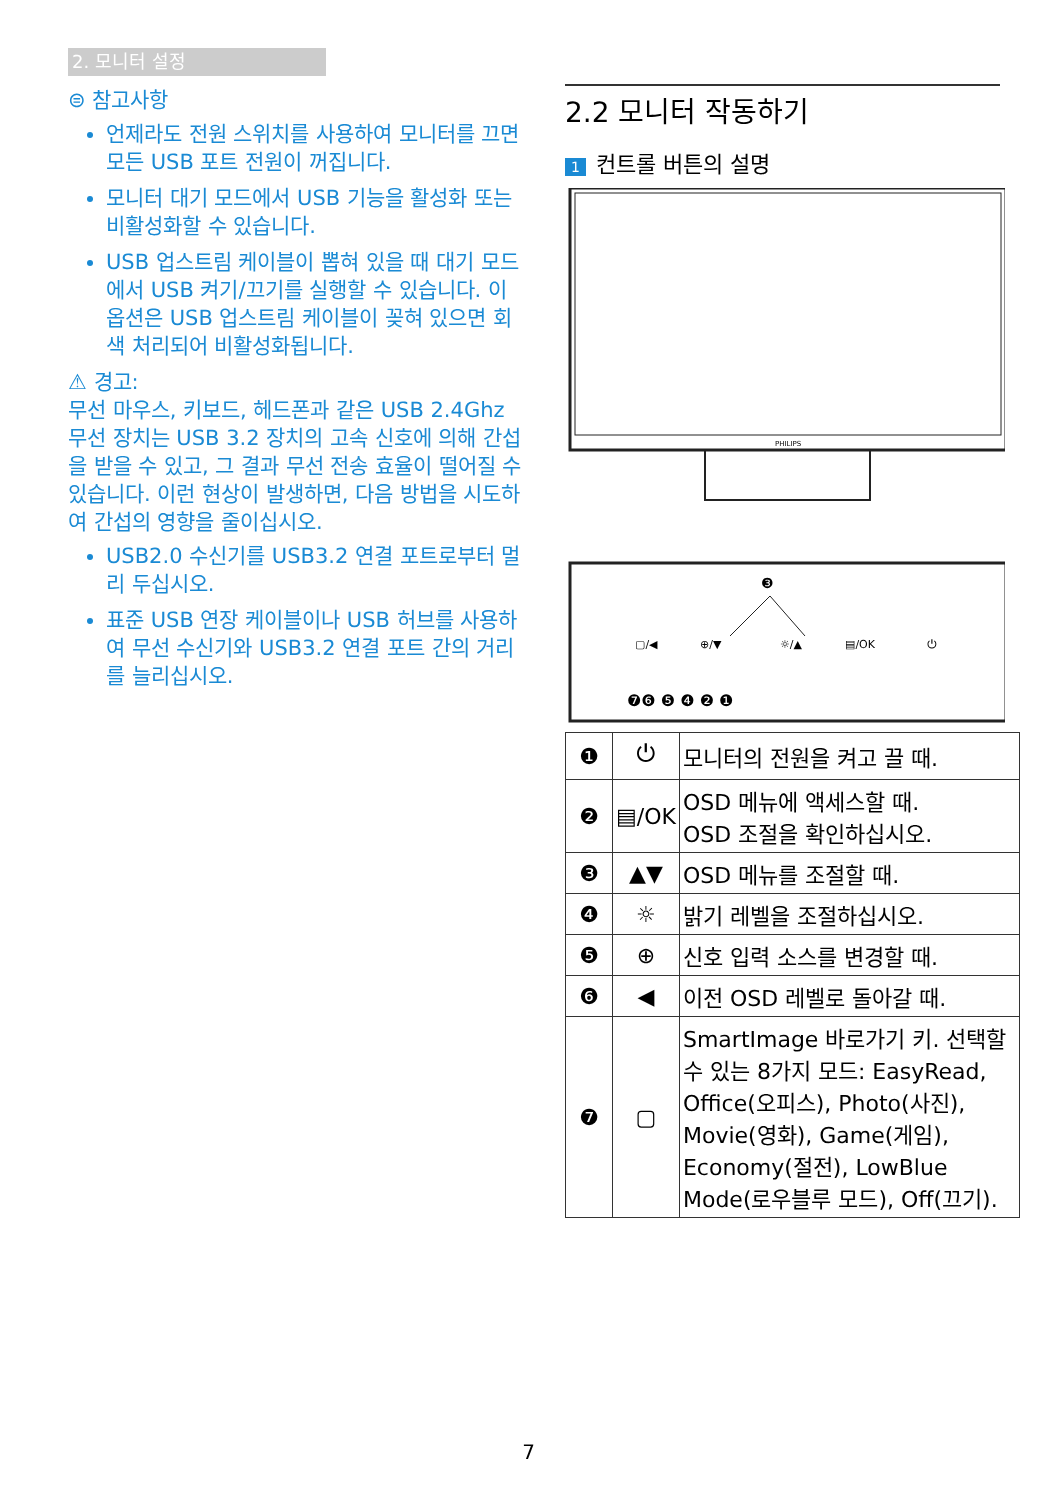2. 모니터 설정
⊜ 참고사항
언제라도 전원 스위치를 사용하여 모니터를 끄면 모든 USB 포트 전원이 꺼집니다.
모니터 대기 모드에서 USB 기능을 활성화 또는 비활성화할 수 있습니다.
USB 업스트림 케이블이 뽑혀 있을 때 대기 모드에서 USB 켜기/끄기를 실행할 수 있습니다. 이 옵션은 USB 업스트림 케이블이 꽂혀 있으면 회색 처리되어 비활성화됩니다.
⚠ 경고:
무선 마우스, 키보드, 헤드폰과 같은 USB 2.4Ghz 무선 장치는 USB 3.2 장치의 고속 신호에 의해 간섭을 받을 수 있고, 그 결과 무선 전송 효율이 떨어질 수 있습니다. 이런 현상이 발생하면, 다음 방법을 시도하여 간섭의 영향을 줄이십시오.
USB2.0 수신기를 USB3.2 연결 포트로부터 멀리 두십시오.
표준 USB 연장 케이블이나 USB 허브를 사용하여 무선 수신기와 USB3.2 연결 포트 간의 거리를 늘리십시오.
2.2 모니터 작동하기
1 컨트롤 버튼의 설명
PHILIPS
❸
▢/◀
⊕/▼
☼/▲
▤/OK
⏻
❼❻ ❺ ❹ ❷ ❶
| ❶ | ⏻ | 모니터의 전원을 켜고 끌 때. |
| ❷ | ▤/OK | OSD 메뉴에 액세스할 때. OSD 조절을 확인하십시오. |
| ❸ | ▲▼ | OSD 메뉴를 조절할 때. |
| ❹ | ☼ | 밝기 레벨을 조절하십시오. |
| ❺ | ⊕ | 신호 입력 소스를 변경할 때. |
| ❻ | ◀ | 이전 OSD 레벨로 돌아갈 때. |
| ❼ | ▢ | SmartImage 바로가기 키. 선택할 수 있는 8가지 모드: EasyRead, Office(오피스), Photo(사진), Movie(영화), Game(게임), Economy(절전), LowBlue Mode(로우블루 모드), Off(끄기). |
7